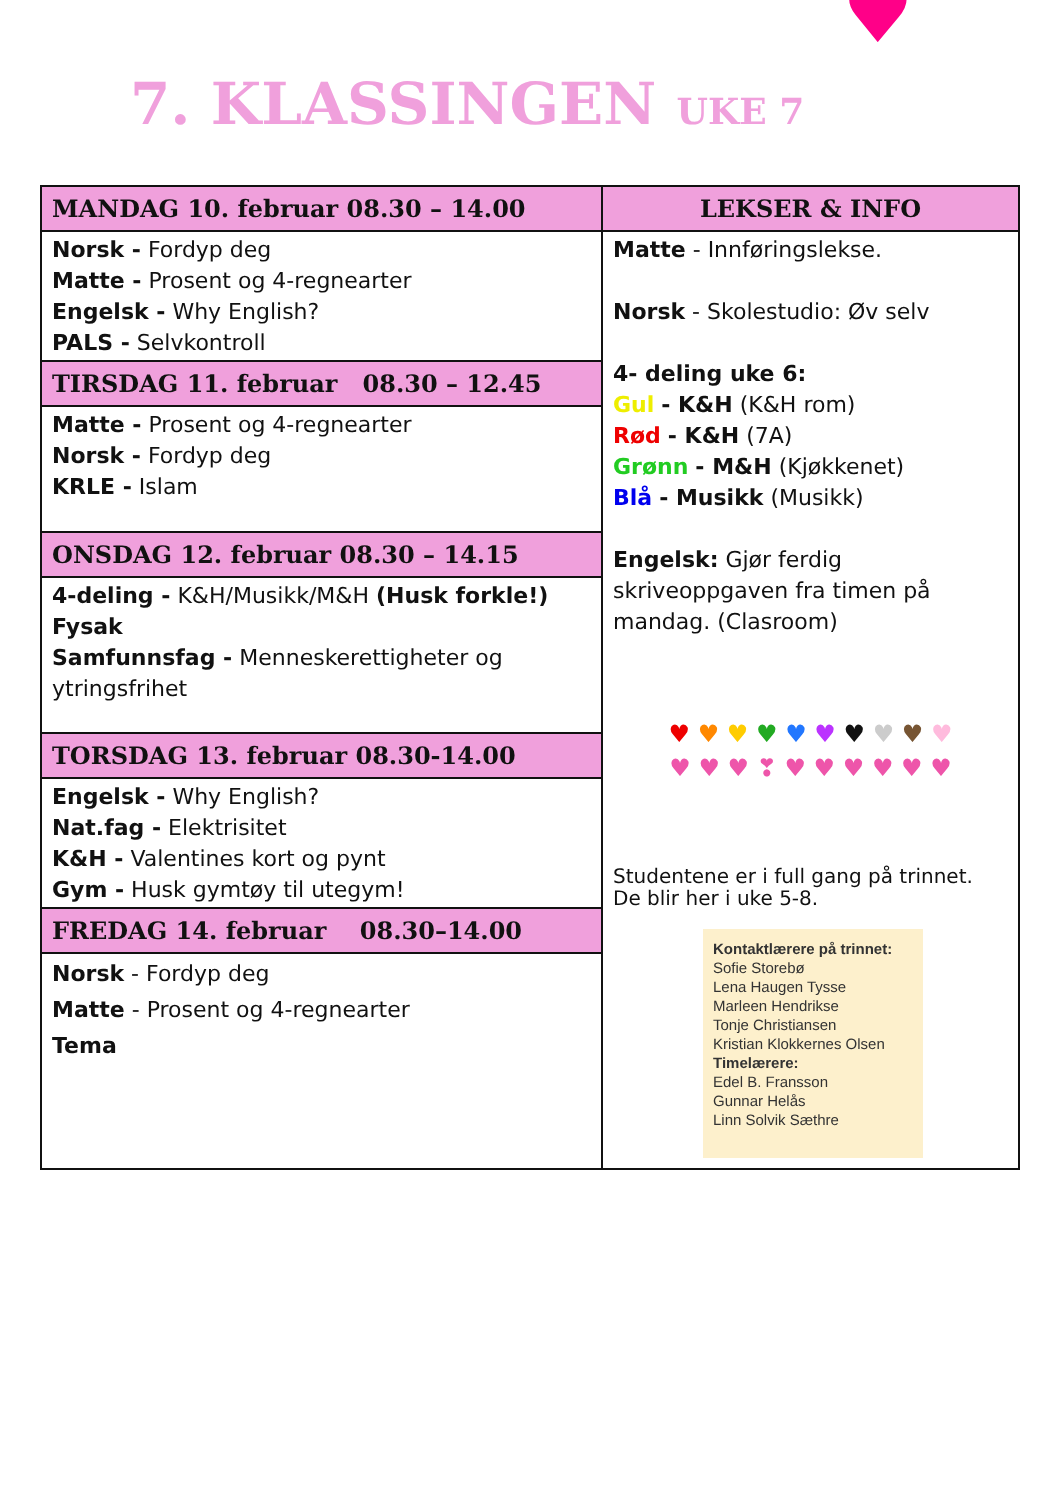♥
7. KLASSINGEN UKE 7
| MANDAG 10. februar 08.30 – 14.00 | LEKSER & INFO |
| --- | --- |
| Norsk - Fordyp deg Matte - Prosent og 4-regnearter Engelsk - Why English? PALS - Selvkontroll | Matte - Innføringslekse. Norsk - Skolestudio: Øv selv 4- deling uke 6: Gul - K&H (K&H rom) Rød - K&H (7A) Grønn - M&H (Kjøkkenet) Blå - Musikk (Musikk) Engelsk: Gjør ferdig skriveoppgaven fra timen på mandag. (Clasroom) ♥ ♥ ♥ ♥ ♥ ♥ ♥ ♥ ♥ ♥ ♥ ♥ ♥ ❣ ♥ ♥ ♥ ♥ ♥ ♥ Studentene er i full gang på trinnet. De blir her i uke 5-8. Kontaktlærere på trinnet: Sofie Storebø Lena Haugen Tysse Marleen Hendrikse Tonje Christiansen Kristian Klokkernes Olsen Timelærere: Edel B. Fransson Gunnar Helås Linn Solvik Sæthre |
| TIRSDAG 11. februar 08.30 – 12.45 | |
| Matte - Prosent og 4-regnearter Norsk - Fordyp deg KRLE - Islam | |
| ONSDAG 12. februar 08.30 – 14.15 | |
| 4-deling - K&H/Musikk/M&H (Husk forkle!) Fysak Samfunnsfag - Menneskerettigheter og ytringsfrihet | |
| TORSDAG 13. februar 08.30-14.00 | |
| Engelsk - Why English? Nat.fag - Elektrisitet K&H - Valentines kort og pynt Gym - Husk gymtøy til utegym! | |
| FREDAG 14. februar 08.30–14.00 | |
| Norsk - Fordyp deg Matte - Prosent og 4-regnearter Tema | |